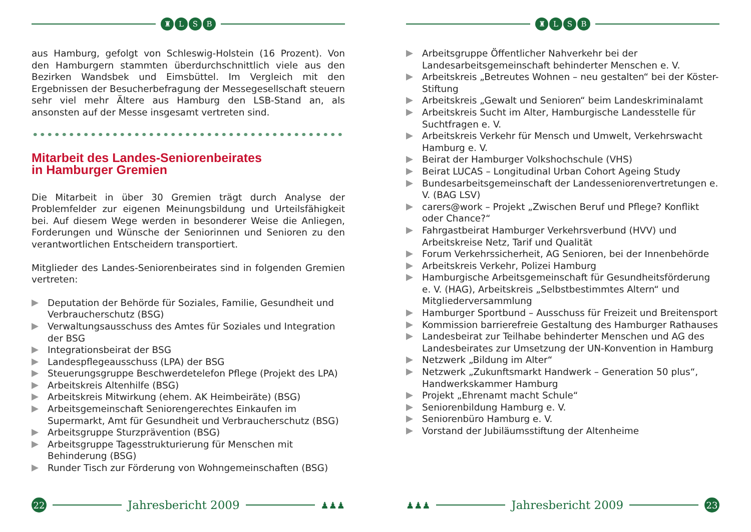♜ LSB
aus Hamburg, gefolgt von Schleswig-Holstein (16 Prozent). Von den Hamburgern stammten überdurchschnittlich viele aus den Bezirken Wandsbek und Eimsbüttel. Im Vergleich mit den Ergebnissen der Besucherbefragung der Messegesellschaft steuern sehr viel mehr Ältere aus Hamburg den LSB-Stand an, als ansonsten auf der Messe insgesamt vertreten sind.
Mitarbeit des Landes-Seniorenbeirates
in Hamburger Gremien
Die Mitarbeit in über 30 Gremien trägt durch Analyse der Problemfelder zur eigenen Meinungsbildung und Urteilsfähigkeit bei. Auf diesem Wege werden in besonderer Weise die Anliegen, Forderungen und Wünsche der Seniorinnen und Senioren zu den verantwortlichen Entscheidern transportiert.
Mitglieder des Landes-Seniorenbeirates sind in folgenden Gremien vertreten:
Deputation der Behörde für Soziales, Familie, Gesundheit und Verbraucherschutz (BSG)
Verwaltungsausschuss des Amtes für Soziales und Integration der BSG
Integrationsbeirat der BSG
Landespflegeausschuss (LPA) der BSG
Steuerungsgruppe Beschwerdetelefon Pflege (Projekt des LPA)
Arbeitskreis Altenhilfe (BSG)
Arbeitskreis Mitwirkung (ehem. AK Heimbeiräte) (BSG)
Arbeitsgemeinschaft Seniorengerechtes Einkaufen im Supermarkt, Amt für Gesundheit und Verbraucherschutz (BSG)
Arbeitsgruppe Sturzprävention (BSG)
Arbeitsgruppe Tagesstrukturierung für Menschen mit Behinderung (BSG)
Runder Tisch zur Förderung von Wohngemeinschaften (BSG)
22
Jahresbericht 2009
♟♟♟
♜ LSB
Arbeitsgruppe Öffentlicher Nahverkehr bei der Landesarbeitsgemeinschaft behinderter Menschen e. V.
Arbeitskreis „Betreutes Wohnen – neu gestalten“ bei der Köster-Stiftung
Arbeitskreis „Gewalt und Senioren“ beim Landeskriminalamt
Arbeitskreis Sucht im Alter, Hamburgische Landesstelle für Suchtfragen e. V.
Arbeitskreis Verkehr für Mensch und Umwelt, Verkehrswacht Hamburg e. V.
Beirat der Hamburger Volkshochschule (VHS)
Beirat LUCAS – Longitudinal Urban Cohort Ageing Study
Bundesarbeitsgemeinschaft der Landesseniorenvertretungen e. V. (BAG LSV)
carers@work – Projekt „Zwischen Beruf und Pflege? Konflikt oder Chance?“
Fahrgastbeirat Hamburger Verkehrsverbund (HVV) und Arbeitskreise Netz, Tarif und Qualität
Forum Verkehrssicherheit, AG Senioren, bei der Innenbehörde
Arbeitskreis Verkehr, Polizei Hamburg
Hamburgische Arbeitsgemeinschaft für Gesundheitsförderung e. V. (HAG), Arbeitskreis „Selbstbestimmtes Altern“ und Mitgliederversammlung
Hamburger Sportbund – Ausschuss für Freizeit und Breitensport
Kommission barrierefreie Gestaltung des Hamburger Rathauses
Landesbeirat zur Teilhabe behinderter Menschen und AG des Landesbeirates zur Umsetzung der UN-Konvention in Hamburg
Netzwerk „Bildung im Alter“
Netzwerk „Zukunftsmarkt Handwerk – Generation 50 plus“, Handwerkskammer Hamburg
Projekt „Ehrenamt macht Schule“
Seniorenbildung Hamburg e. V.
Seniorenbüro Hamburg e. V.
Vorstand der Jubiläumsstiftung der Altenheime
♟♟♟
Jahresbericht 2009
23